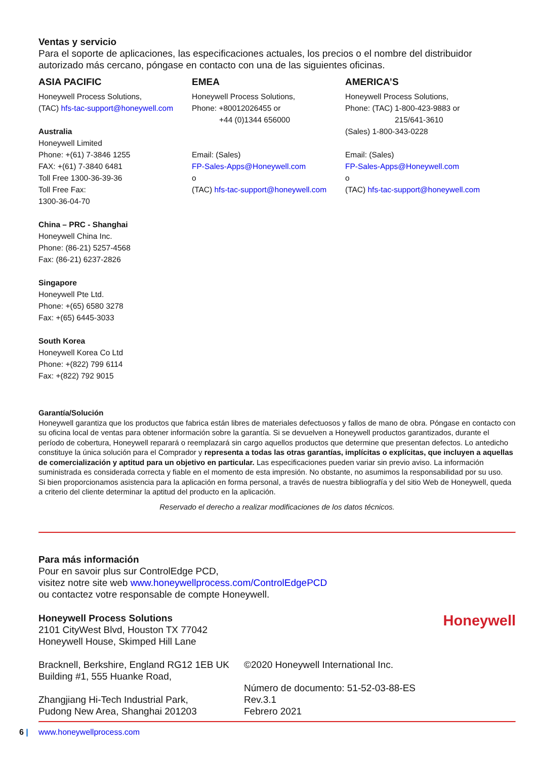Ventas y servicio
Para el soporte de aplicaciones, las especificaciones actuales, los precios o el nombre del distribuidor autorizado más cercano, póngase en contacto con una de las siguientes oficinas.
ASIA PACIFIC
Honeywell Process Solutions,
(TAC) hfs-tac-support@honeywell.com
Australia
Honeywell Limited
Phone: +(61) 7-3846 1255
FAX: +(61) 7-3840 6481
Toll Free 1300-36-39-36
Toll Free Fax:
1300-36-04-70
China – PRC - Shanghai
Honeywell China Inc.
Phone: (86-21) 5257-4568
Fax: (86-21) 6237-2826
Singapore
Honeywell Pte Ltd.
Phone: +(65) 6580 3278
Fax: +(65) 6445-3033
South Korea
Honeywell Korea Co Ltd
Phone: +(822) 799 6114
Fax: +(822) 792 9015
EMEA
Honeywell Process Solutions,
Phone: +80012026455 or
+44 (0)1344 656000
Email: (Sales)
FP-Sales-Apps@Honeywell.com
o
(TAC) hfs-tac-support@honeywell.com
AMERICA’S
Honeywell Process Solutions,
Phone: (TAC) 1-800-423-9883 or
215/641-3610
(Sales) 1-800-343-0228
Email: (Sales)
FP-Sales-Apps@Honeywell.com
o
(TAC) hfs-tac-support@honeywell.com
Garantía/Solución
Honeywell garantiza que los productos que fabrica están libres de materiales defectuosos y fallos de mano de obra. Póngase en contacto con su oficina local de ventas para obtener información sobre la garantía. Si se devuelven a Honeywell productos garantizados, durante el período de cobertura, Honeywell reparará o reemplazará sin cargo aquellos productos que determine que presentan defectos. Lo antedicho constituye la única solución para el Comprador y representa a todas las otras garantías, implícitas o explícitas, que incluyen a aquellas de comercialización y aptitud para un objetivo en particular. Las especificaciones pueden variar sin previo aviso. La información suministrada es considerada correcta y fiable en el momento de esta impresión. No obstante, no asumimos la responsabilidad por su uso.
Si bien proporcionamos asistencia para la aplicación en forma personal, a través de nuestra bibliografía y del sitio Web de Honeywell, queda a criterio del cliente determinar la aptitud del producto en la aplicación.
Reservado el derecho a realizar modificaciones de los datos técnicos.
Para más información
Pour en savoir plus sur ControlEdge PCD,
visitez notre site web www.honeywellprocess.com/ControlEdgePCD
ou contactez votre responsable de compte Honeywell.
Honeywell Process Solutions
2101 CityWest Blvd, Houston TX 77042
Honeywell House, Skimped Hill Lane
Honeywell
Bracknell, Berkshire, England RG12 1EB UK
Building #1, 555 Huanke Road,
Zhangjiang Hi-Tech Industrial Park,
Pudong New Area, Shanghai 201203
©2020 Honeywell International Inc.
Número de documento: 51-52-03-88-ES
Rev.3.1
Febrero 2021
6 | www.honeywellprocess.com